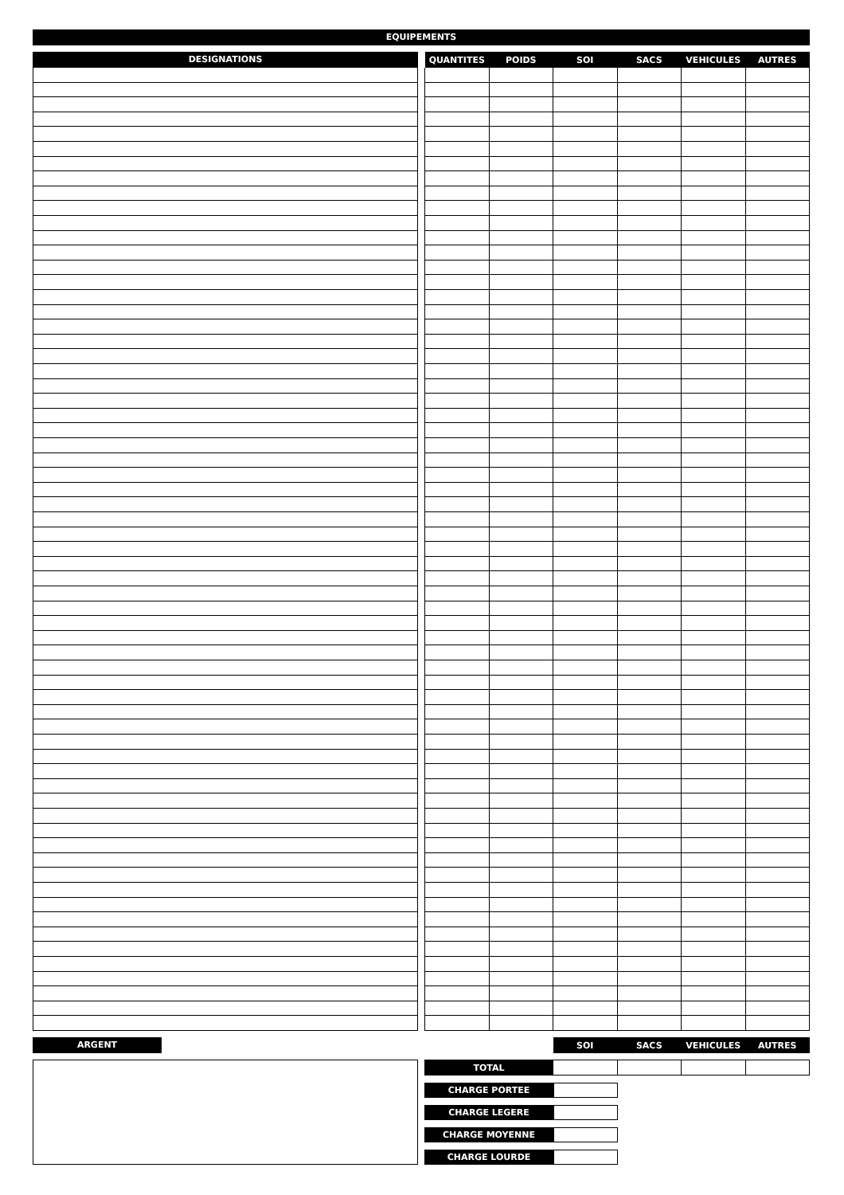EQUIPEMENTS
DESIGNATIONS
| QUANTITES | POIDS | SOI | SACS | VEHICULES | AUTRES |
| --- | --- | --- | --- | --- | --- |
ARGENT
| | | SOI | SACS | VEHICULES | AUTRES |
| --- | --- | --- | --- | --- | --- |
| TOTAL | | | | | |
CHARGE PORTEE
CHARGE LEGERE
CHARGE MOYENNE
CHARGE LOURDE